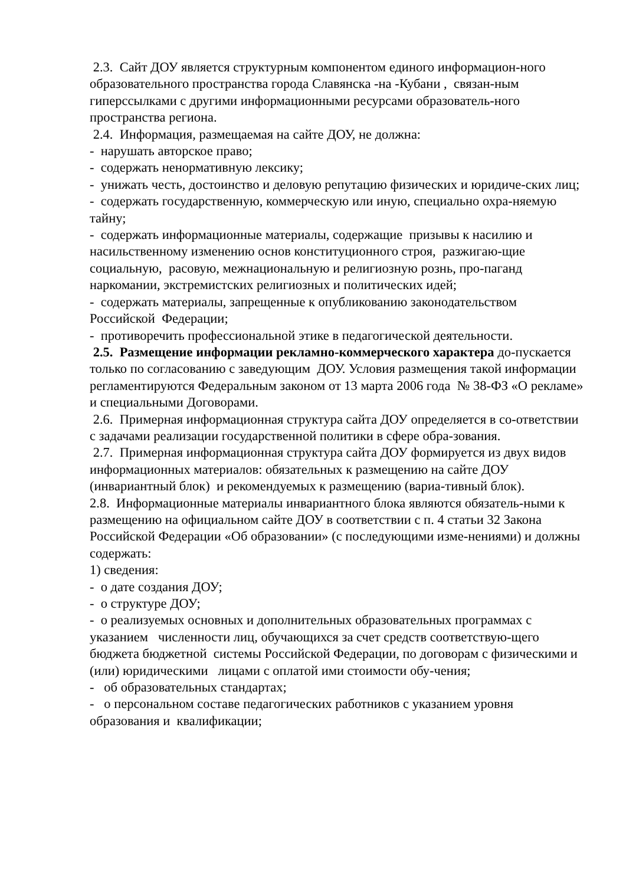2.3. Сайт ДОУ является структурным компонентом единого информацион-ного образовательного пространства города Славянска -на -Кубани , связан-ным гиперссылками с другими информационными ресурсами образователь-ного пространства региона.
2.4. Информация, размещаемая на сайте ДОУ, не должна:
- нарушать авторское право;
- содержать ненормативную лексику;
- унижать честь, достоинство и деловую репутацию физических и юридиче-ских лиц;
- содержать государственную, коммерческую или иную, специально охра-няемую тайну;
- содержать информационные материалы, содержащие призывы к насилию и насильственному изменению основ конституционного строя, разжигаю-щие социальную, расовую, межнациональную и религиозную рознь, про-паганд наркомании, экстремистских религиозных и политических идей;
- содержать материалы, запрещенные к опубликованию законодательством Российской Федерации;
- противоречить профессиональной этике в педагогической деятельности.
2.5. Размещение информации рекламно-коммерческого характера до-пускается только по согласованию с заведующим ДОУ. Условия размещения такой информации регламентируются Федеральным законом от 13 марта 2006 года № 38-ФЗ «О рекламе» и специальными Договорами.
2.6. Примерная информационная структура сайта ДОУ определяется в со-ответствии с задачами реализации государственной политики в сфере обра-зования.
2.7. Примерная информационная структура сайта ДОУ формируется из двух видов информационных материалов: обязательных к размещению на сайте ДОУ (инвариантный блок) и рекомендуемых к размещению (вариа-тивный блок).
2.8. Информационные материалы инвариантного блока являются обязатель-ными к размещению на официальном сайте ДОУ в соответствии с п. 4 статьи 32 Закона Российской Федерации «Об образовании» (с последующими изме-нениями) и должны содержать:
1) сведения:
- о дате создания ДОУ;
- о структуре ДОУ;
- о реализуемых основных и дополнительных образовательных программах с указанием численности лиц, обучающихся за счет средств соответствую-щего бюджета бюджетной системы Российской Федерации, по договорам с физическими и (или) юридическими лицами с оплатой ими стоимости обу-чения;
- об образовательных стандартах;
- о персональном составе педагогических работников с указанием уровня образования и квалификации;